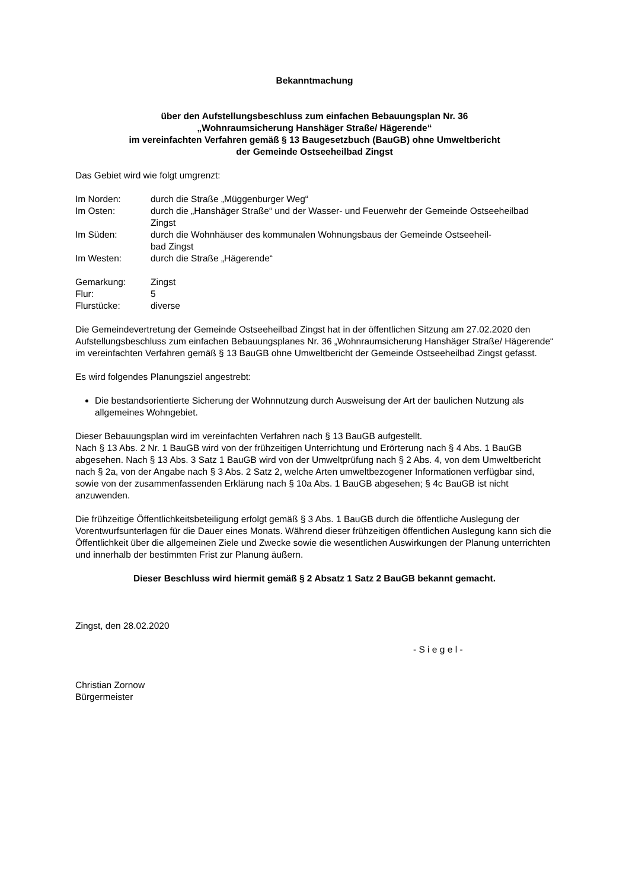Bekanntmachung
über den Aufstellungsbeschluss zum einfachen Bebauungsplan Nr. 36
„Wohnraumsicherung Hanshäger Straße/ Hägerende“
im vereinfachten Verfahren gemäß § 13 Baugesetzbuch (BauGB) ohne Umweltbericht
der Gemeinde Ostseeheilbad Zingst
Das Gebiet wird wie folgt umgrenzt:
| Im Norden: | durch die Straße „Müggenburger Weg“ |
| Im Osten: | durch die „Hanshäger Straße“ und der Wasser- und Feuerwehr der Gemeinde Ostseeheilbad Zingst |
| Im Süden: | durch die Wohnhäuser des kommunalen Wohnungsbaus der Gemeinde Ostseeheil- bad Zingst |
| Im Westen: | durch die Straße „Hägerende“ |
| Gemarkung: | Zingst |
| Flur: | 5 |
| Flurstücke: | diverse |
Die Gemeindevertretung der Gemeinde Ostseeheilbad Zingst hat in der öffentlichen Sitzung am 27.02.2020 den Aufstellungsbeschluss zum einfachen Bebauungsplanes Nr. 36 „Wohnraumsicherung Hanshäger Straße/ Hägerende“ im vereinfachten Verfahren gemäß § 13 BauGB ohne Umweltbericht der Gemeinde Ostseeheilbad Zingst gefasst.
Es wird folgendes Planungsziel angestrebt:
Die bestandsorientierte Sicherung der Wohnnutzung durch Ausweisung der Art der baulichen Nutzung als allgemeines Wohngebiet.
Dieser Bebauungsplan wird im vereinfachten Verfahren nach § 13 BauGB aufgestellt.
Nach § 13 Abs. 2 Nr. 1 BauGB wird von der frühzeitigen Unterrichtung und Erörterung nach § 4 Abs. 1 BauGB abgesehen. Nach § 13 Abs. 3 Satz 1 BauGB wird von der Umweltprüfung nach § 2 Abs. 4, von dem Umweltbericht nach § 2a, von der Angabe nach § 3 Abs. 2 Satz 2, welche Arten umweltbezogener Informationen verfügbar sind, sowie von der zusammenfassenden Erklärung nach § 10a Abs. 1 BauGB abgesehen; § 4c BauGB ist nicht anzuwenden.
Die frühzeitige Öffentlichkeitsbeteiligung erfolgt gemäß § 3 Abs. 1 BauGB durch die öffentliche Auslegung der Vorentwurfsunterlagen für die Dauer eines Monats. Während dieser frühzeitigen öffentlichen Auslegung kann sich die Öffentlichkeit über die allgemeinen Ziele und Zwecke sowie die wesentlichen Auswirkungen der Planung unterrichten und innerhalb der bestimmten Frist zur Planung äußern.
Dieser Beschluss wird hiermit gemäß § 2 Absatz 1 Satz 2 BauGB bekannt gemacht.
Zingst, den 28.02.2020
- S i e g e l -
Christian Zornow
Bürgermeister